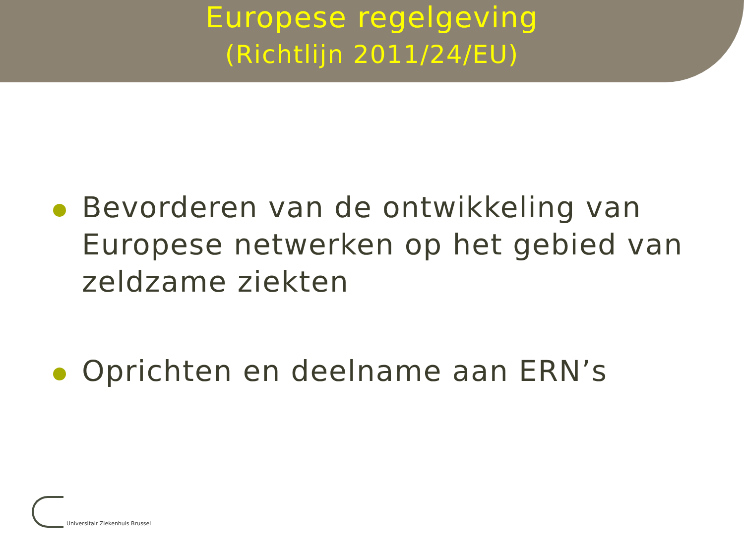Europese regelgeving
(Richtlijn 2011/24/EU)
Bevorderen van de ontwikkeling van Europese netwerken op het gebied van zeldzame ziekten
Oprichten en deelname aan ERN’s
Universitair Ziekenhuis Brussel